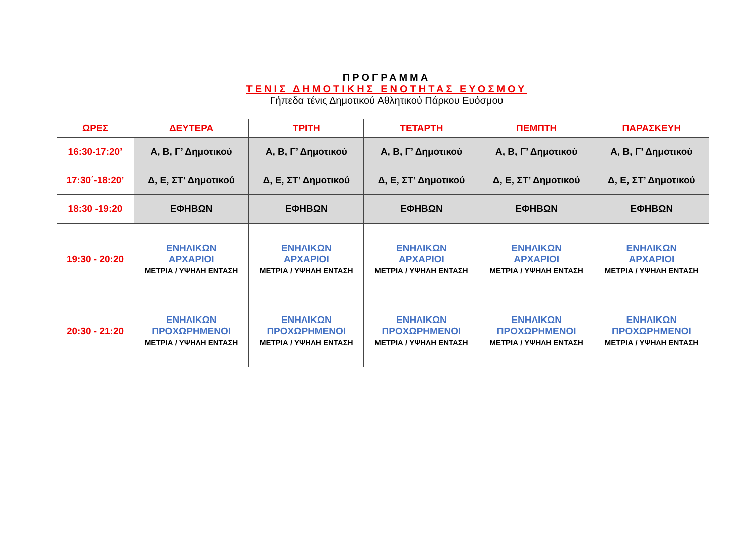ΠΡΟΓΡΑΜΜΑ
ΤΕΝΙΣ ΔΗΜΟΤΙΚΗΣ ΕΝΟΤΗΤΑΣ ΕΥΟΣΜΟΥ
Γήπεδα τένις Δημοτικού Αθλητικού Πάρκου Ευόσμου
| ΩΡΕΣ | ΔΕΥΤΕΡΑ | ΤΡΙΤΗ | ΤΕΤΑΡΤΗ | ΠΕΜΠΤΗ | ΠΑΡΑΣΚΕΥΗ |
| --- | --- | --- | --- | --- | --- |
| 16:30-17:20’ | Α, Β, Γ’ Δημοτικού | Α, Β, Γ’ Δημοτικού | Α, Β, Γ’ Δημοτικού | Α, Β, Γ’ Δημοτικού | Α, Β, Γ’ Δημοτικού |
| 17:30΄-18:20’ | Δ, Ε, ΣΤ’ Δημοτικού | Δ, Ε, ΣΤ’ Δημοτικού | Δ, Ε, ΣΤ’ Δημοτικού | Δ, Ε, ΣΤ’ Δημοτικού | Δ, Ε, ΣΤ’ Δημοτικού |
| 18:30 -19:20 | ΕΦΗΒΩΝ | ΕΦΗΒΩΝ | ΕΦΗΒΩΝ | ΕΦΗΒΩΝ | ΕΦΗΒΩΝ |
| 19:30 - 20:20 | ΕΝΗΛΙΚΩΝ ΑΡΧΑΡΙΟΙ ΜΕΤΡΙΑ / ΥΨΗΛΗ ΕΝΤΑΣΗ | ΕΝΗΛΙΚΩΝ ΑΡΧΑΡΙΟΙ ΜΕΤΡΙΑ / ΥΨΗΛΗ ΕΝΤΑΣΗ | ΕΝΗΛΙΚΩΝ ΑΡΧΑΡΙΟΙ ΜΕΤΡΙΑ / ΥΨΗΛΗ ΕΝΤΑΣΗ | ΕΝΗΛΙΚΩΝ ΑΡΧΑΡΙΟΙ ΜΕΤΡΙΑ / ΥΨΗΛΗ ΕΝΤΑΣΗ | ΕΝΗΛΙΚΩΝ ΑΡΧΑΡΙΟΙ ΜΕΤΡΙΑ / ΥΨΗΛΗ ΕΝΤΑΣΗ |
| 20:30 - 21:20 | ΕΝΗΛΙΚΩΝ ΠΡΟΧΩΡΗΜΕΝΟΙ ΜΕΤΡΙΑ / ΥΨΗΛΗ ΕΝΤΑΣΗ | ΕΝΗΛΙΚΩΝ ΠΡΟΧΩΡΗΜΕΝΟΙ ΜΕΤΡΙΑ / ΥΨΗΛΗ ΕΝΤΑΣΗ | ΕΝΗΛΙΚΩΝ ΠΡΟΧΩΡΗΜΕΝΟΙ ΜΕΤΡΙΑ / ΥΨΗΛΗ ΕΝΤΑΣΗ | ΕΝΗΛΙΚΩΝ ΠΡΟΧΩΡΗΜΕΝΟΙ ΜΕΤΡΙΑ / ΥΨΗΛΗ ΕΝΤΑΣΗ | ΕΝΗΛΙΚΩΝ ΠΡΟΧΩΡΗΜΕΝΟΙ ΜΕΤΡΙΑ / ΥΨΗΛΗ ΕΝΤΑΣΗ |